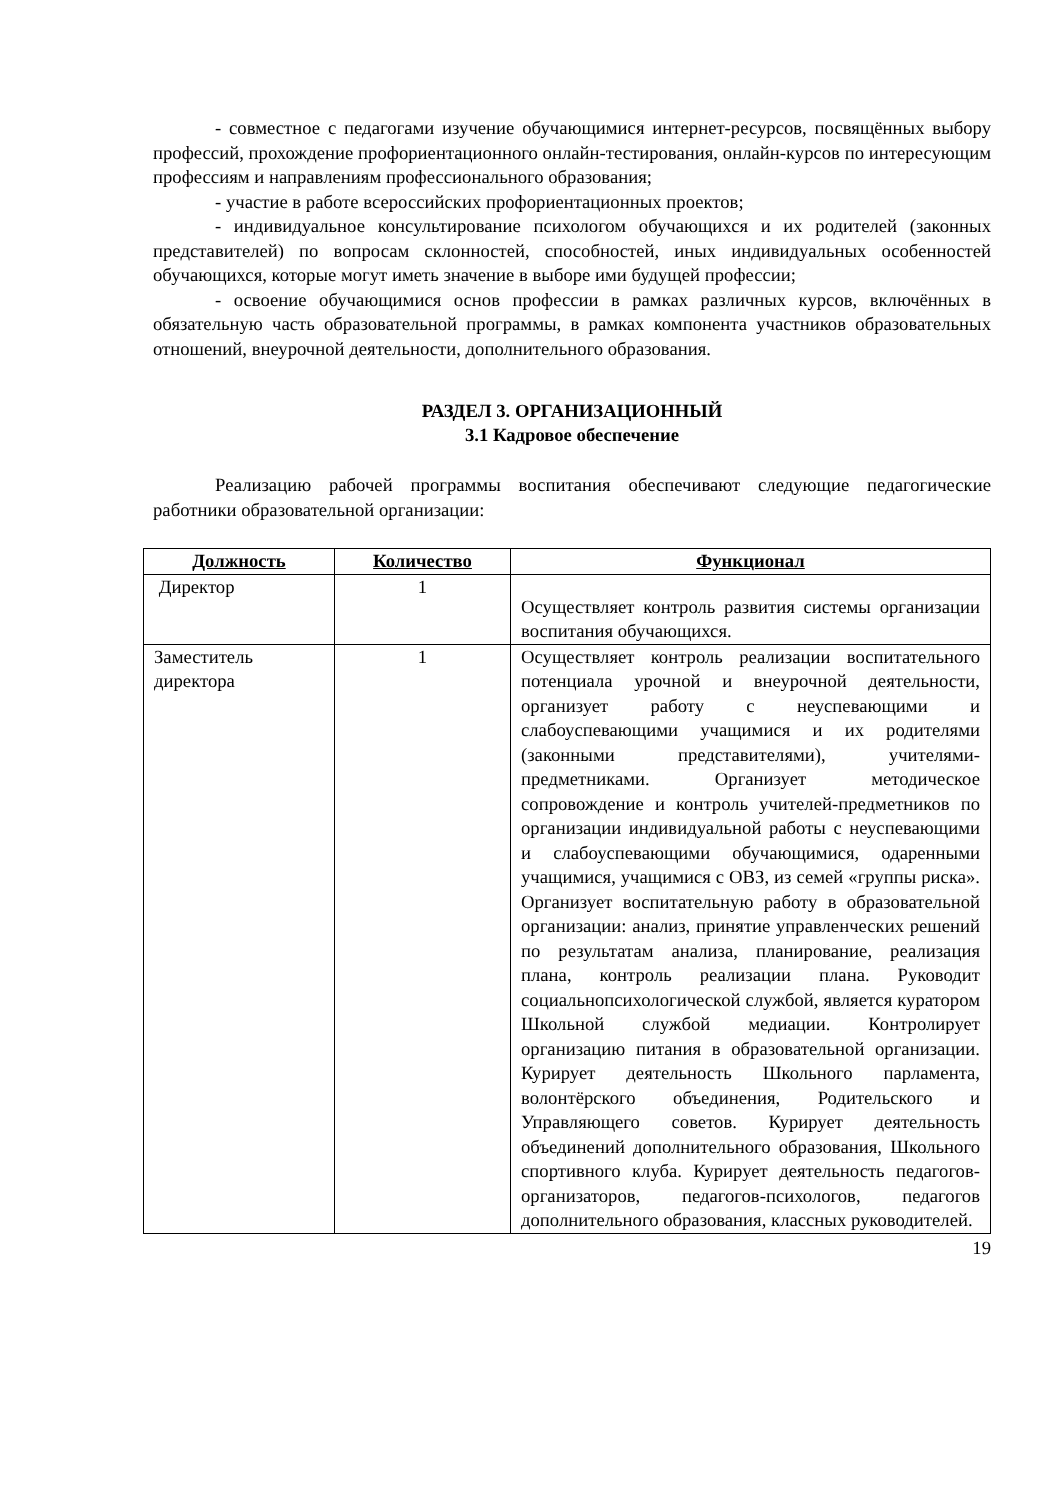- совместное с педагогами изучение обучающимися интернет-ресурсов, посвящённых выбору профессий, прохождение профориентационного онлайн-тестирования, онлайн-курсов по интересующим профессиям и направлениям профессионального образования;
- участие в работе всероссийских профориентационных проектов;
- индивидуальное консультирование психологом обучающихся и их родителей (законных представителей) по вопросам склонностей, способностей, иных индивидуальных особенностей обучающихся, которые могут иметь значение в выборе ими будущей профессии;
- освоение обучающимися основ профессии в рамках различных курсов, включённых в обязательную часть образовательной программы, в рамках компонента участников образовательных отношений, внеурочной деятельности, дополнительного образования.
РАЗДЕЛ 3. ОРГАНИЗАЦИОННЫЙ
3.1 Кадровое обеспечение
Реализацию рабочей программы воспитания обеспечивают следующие педагогические работники образовательной организации:
| Должность | Количество | Функционал |
| --- | --- | --- |
| Директор | 1 | Осуществляет контроль развития системы организации воспитания обучающихся. |
| Заместитель директора | 1 | Осуществляет контроль реализации воспитательного потенциала урочной и внеурочной деятельности, организует работу с неуспевающими и слабоуспевающими учащимися и их родителями (законными представителями), учителями-предметниками. Организует методическое сопровождение и контроль учителей-предметников по организации индивидуальной работы с неуспевающими и слабоуспевающими обучающимися, одаренными учащимися, учащимися с ОВЗ, из семей «группы риска». Организует воспитательную работу в образовательной организации: анализ, принятие управленческих решений по результатам анализа, планирование, реализация плана, контроль реализации плана. Руководит социальнопсихологической службой, является куратором Школьной службой медиации. Контролирует организацию питания в образовательной организации. Курирует деятельность Школьного парламента, волонтёрского объединения, Родительского и Управляющего советов. Курирует деятельность объединений дополнительного образования, Школьного спортивного клуба. Курирует деятельность педагогов-организаторов, педагогов-психологов, педагогов дополнительного образования, классных руководителей. |
19